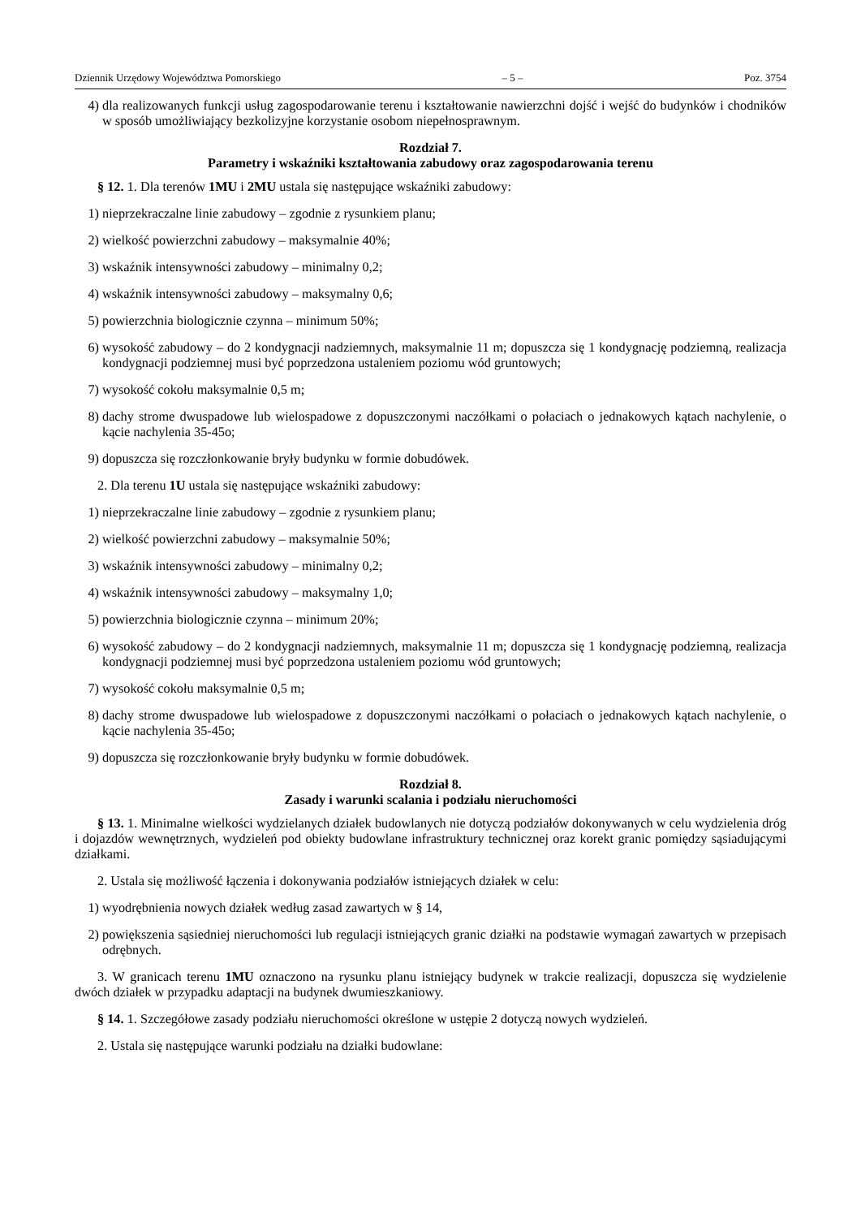Dziennik Urzędowy Województwa Pomorskiego – 5 – Poz. 3754
4) dla realizowanych funkcji usług zagospodarowanie terenu i kształtowanie nawierzchni dojść i wejść do budynków i chodników w sposób umożliwiający bezkolizyjne korzystanie osobom niepełnosprawnym.
Rozdział 7.
Parametry i wskaźniki kształtowania zabudowy oraz zagospodarowania terenu
§ 12. 1. Dla terenów 1MU i 2MU ustala się następujące wskaźniki zabudowy:
1) nieprzekraczalne linie zabudowy – zgodnie z rysunkiem planu;
2) wielkość powierzchni zabudowy – maksymalnie 40%;
3) wskaźnik intensywności zabudowy – minimalny 0,2;
4) wskaźnik intensywności zabudowy – maksymalny 0,6;
5) powierzchnia biologicznie czynna – minimum 50%;
6) wysokość zabudowy – do 2 kondygnacji nadziemnych, maksymalnie 11 m; dopuszcza się 1 kondygnację podziemną, realizacja kondygnacji podziemnej musi być poprzedzona ustaleniem poziomu wód gruntowych;
7) wysokość cokołu maksymalnie 0,5 m;
8) dachy strome dwuspadowe lub wielospadowe z dopuszczonymi naczółkami o połaciach o jednakowych kątach nachylenie, o kącie nachylenia 35-45o;
9) dopuszcza się rozczłonkowanie bryły budynku w formie dobudówek.
2. Dla terenu 1U ustala się następujące wskaźniki zabudowy:
1) nieprzekraczalne linie zabudowy – zgodnie z rysunkiem planu;
2) wielkość powierzchni zabudowy – maksymalnie 50%;
3) wskaźnik intensywności zabudowy – minimalny 0,2;
4) wskaźnik intensywności zabudowy – maksymalny 1,0;
5) powierzchnia biologicznie czynna – minimum 20%;
6) wysokość zabudowy – do 2 kondygnacji nadziemnych, maksymalnie 11 m; dopuszcza się 1 kondygnację podziemną, realizacja kondygnacji podziemnej musi być poprzedzona ustaleniem poziomu wód gruntowych;
7) wysokość cokołu maksymalnie 0,5 m;
8) dachy strome dwuspadowe lub wielospadowe z dopuszczonymi naczółkami o połaciach o jednakowych kątach nachylenie, o kącie nachylenia 35-45o;
9) dopuszcza się rozczłonkowanie bryły budynku w formie dobudówek.
Rozdział 8.
Zasady i warunki scalania i podziału nieruchomości
§ 13. 1. Minimalne wielkości wydzielanych działek budowlanych nie dotyczą podziałów dokonywanych w celu wydzielenia dróg i dojazdów wewnętrznych, wydzieleń pod obiekty budowlane infrastruktury technicznej oraz korekt granic pomiędzy sąsiadującymi działkami.
2. Ustala się możliwość łączenia i dokonywania podziałów istniejących działek w celu:
1) wyodrębnienia nowych działek według zasad zawartych w § 14,
2) powiększenia sąsiedniej nieruchomości lub regulacji istniejących granic działki na podstawie wymagań zawartych w przepisach odrębnych.
3. W granicach terenu 1MU oznaczono na rysunku planu istniejący budynek w trakcie realizacji, dopuszcza się wydzielenie dwóch działek w przypadku adaptacji na budynek dwumieszkaniowy.
§ 14. 1. Szczegółowe zasady podziału nieruchomości określone w ustępie 2 dotyczą nowych wydzieleń.
2. Ustala się następujące warunki podziału na działki budowlane: